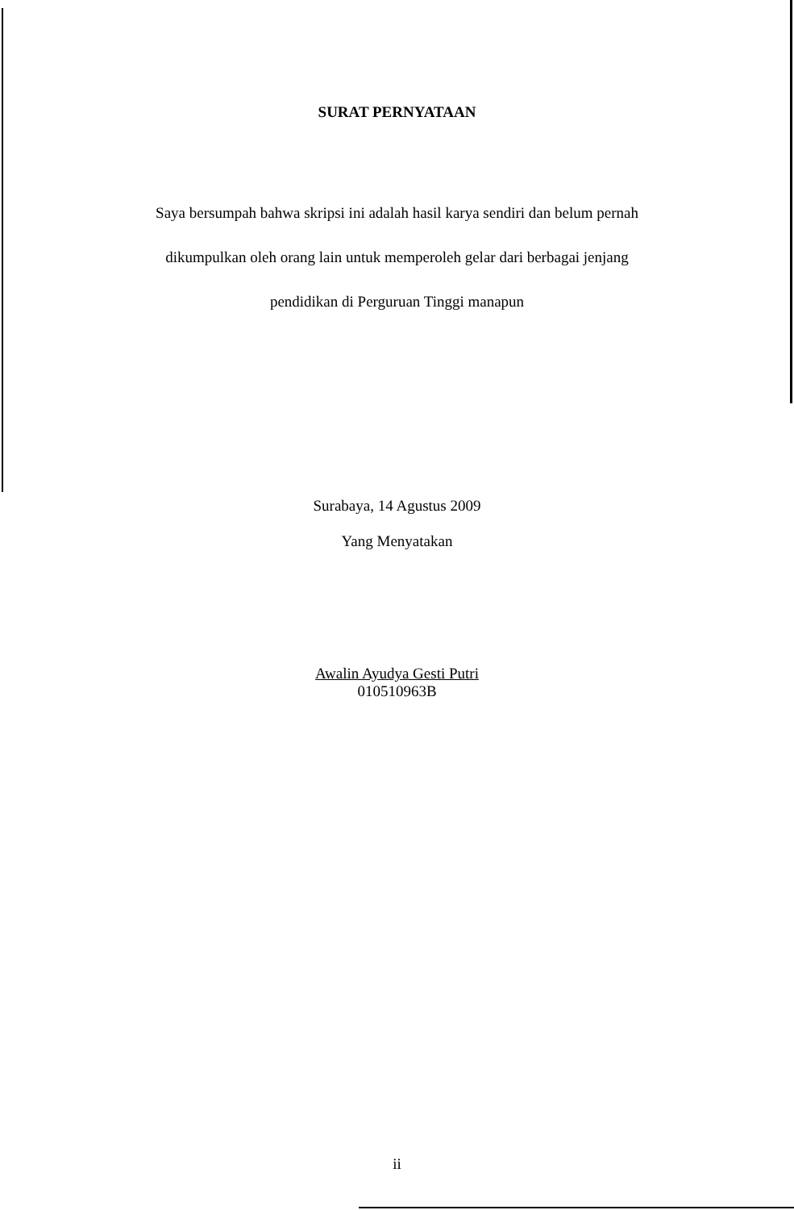SURAT PERNYATAAN
Saya bersumpah bahwa skripsi ini adalah hasil karya sendiri dan belum pernah
dikumpulkan oleh orang lain untuk memperoleh gelar dari berbagai jenjang
pendidikan di Perguruan Tinggi manapun
Surabaya, 14 Agustus 2009
Yang Menyatakan
Awalin Ayudya Gesti Putri
010510963B
ii